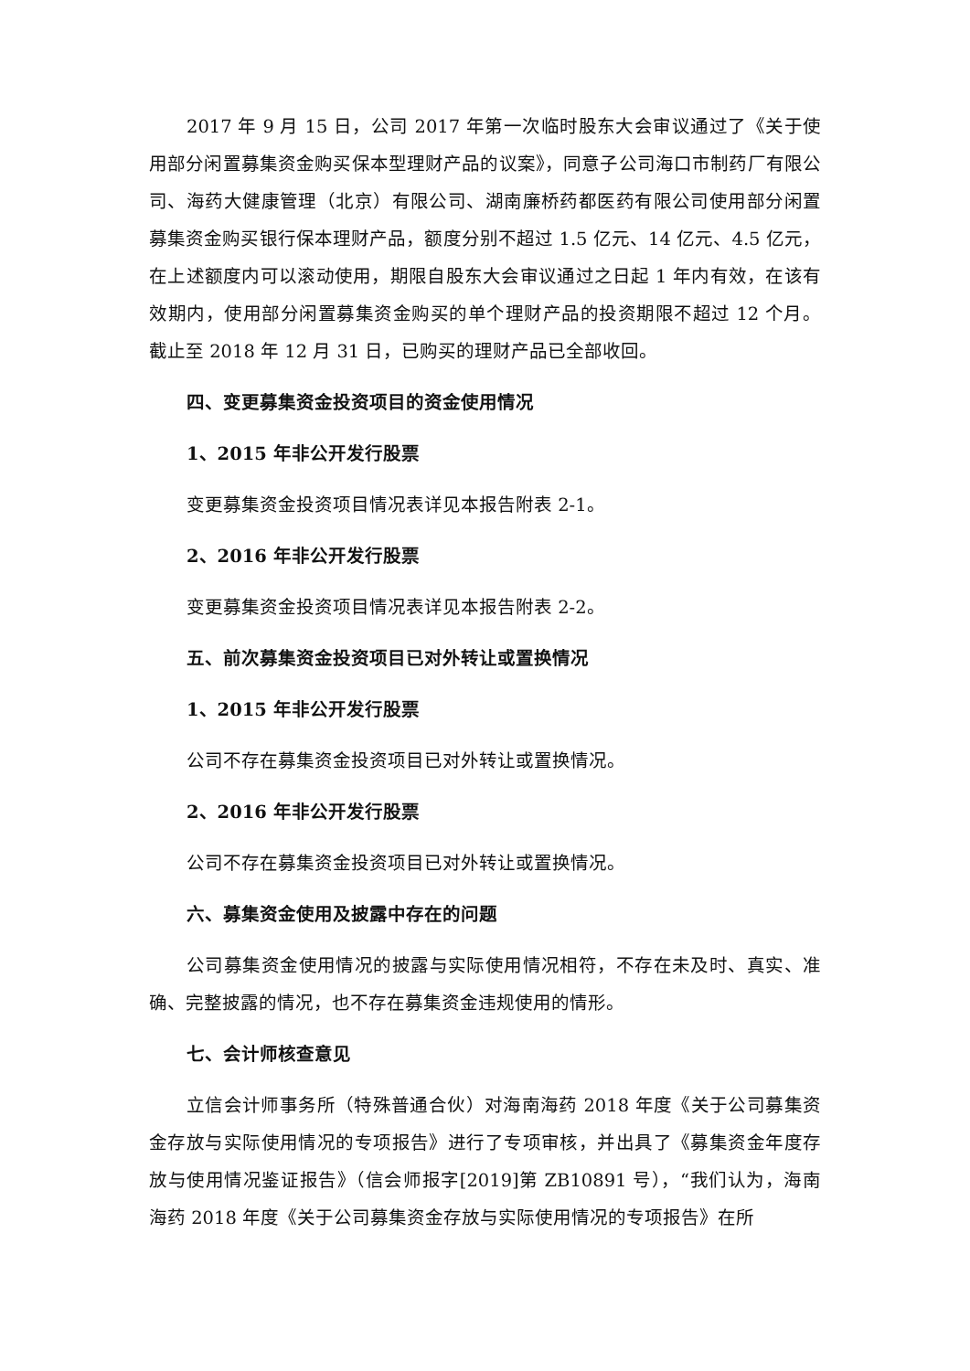2017 年 9 月 15 日，公司 2017 年第一次临时股东大会审议通过了《关于使用部分闲置募集资金购买保本型理财产品的议案》，同意子公司海口市制药厂有限公司、海药大健康管理（北京）有限公司、湖南廉桥药都医药有限公司使用部分闲置募集资金购买银行保本理财产品，额度分别不超过 1.5 亿元、14 亿元、4.5 亿元，在上述额度内可以滚动使用，期限自股东大会审议通过之日起 1 年内有效，在该有效期内，使用部分闲置募集资金购买的单个理财产品的投资期限不超过 12 个月。截止至 2018 年 12 月 31 日，已购买的理财产品已全部收回。
四、变更募集资金投资项目的资金使用情况
1、2015 年非公开发行股票
变更募集资金投资项目情况表详见本报告附表 2-1。
2、2016 年非公开发行股票
变更募集资金投资项目情况表详见本报告附表 2-2。
五、前次募集资金投资项目已对外转让或置换情况
1、2015 年非公开发行股票
公司不存在募集资金投资项目已对外转让或置换情况。
2、2016 年非公开发行股票
公司不存在募集资金投资项目已对外转让或置换情况。
六、募集资金使用及披露中存在的问题
公司募集资金使用情况的披露与实际使用情况相符，不存在未及时、真实、准确、完整披露的情况，也不存在募集资金违规使用的情形。
七、会计师核查意见
立信会计师事务所（特殊普通合伙）对海南海药 2018 年度《关于公司募集资金存放与实际使用情况的专项报告》进行了专项审核，并出具了《募集资金年度存放与使用情况鉴证报告》（信会师报字[2019]第 ZB10891 号），“我们认为，海南海药 2018 年度《关于公司募集资金存放与实际使用情况的专项报告》在所